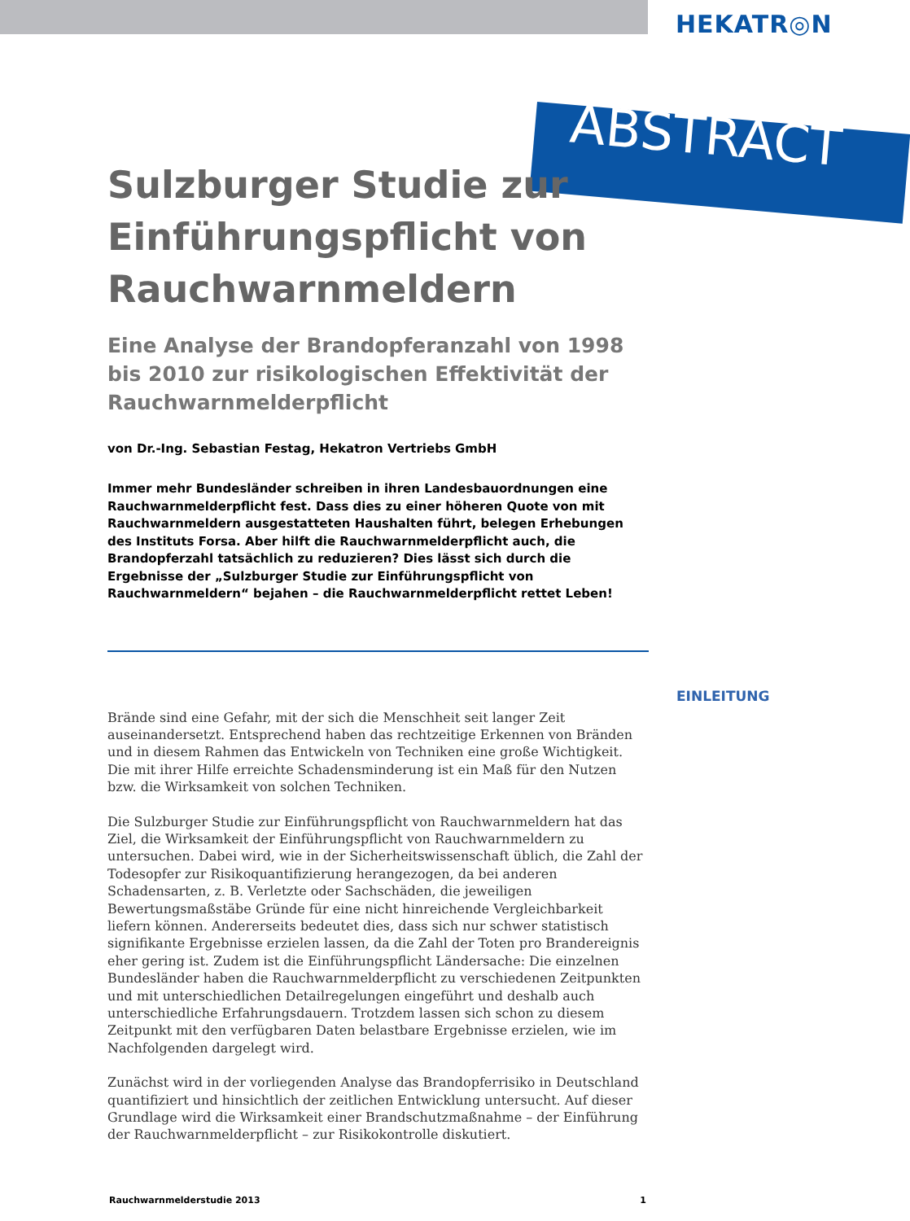HEKATR◎N
ABSTRACT
Sulzburger Studie zur Einführungspflicht von Rauchwarnmeldern
Eine Analyse der Brandopferanzahl von 1998 bis 2010 zur risikologischen Effektivität der Rauchwarnmelderpflicht
von Dr.-Ing. Sebastian Festag, Hekatron Vertriebs GmbH
Immer mehr Bundesländer schreiben in ihren Landesbauordnungen eine Rauchwarnmelderpflicht fest. Dass dies zu einer höheren Quote von mit Rauchwarnmeldern ausgestatteten Haushalten führt, belegen Erhebungen des Instituts Forsa. Aber hilft die Rauchwarnmelderpflicht auch, die Brandopferzahl tatsächlich zu reduzieren? Dies lässt sich durch die Ergebnisse der „Sulzburger Studie zur Einführungspflicht von Rauchwarnmeldern“ bejahen – die Rauchwarnmelderpflicht rettet Leben!
Brände sind eine Gefahr, mit der sich die Menschheit seit langer Zeit auseinandersetzt. Entsprechend haben das rechtzeitige Erkennen von Bränden und in diesem Rahmen das Entwickeln von Techniken eine große Wichtigkeit. Die mit ihrer Hilfe erreichte Schadensminderung ist ein Maß für den Nutzen bzw. die Wirksamkeit von solchen Techniken.
Die Sulzburger Studie zur Einführungspflicht von Rauchwarnmeldern hat das Ziel, die Wirksamkeit der Einführungspflicht von Rauchwarnmeldern zu untersuchen. Dabei wird, wie in der Sicherheitswissenschaft üblich, die Zahl der Todesopfer zur Risikoquantifizierung herangezogen, da bei anderen Schadensarten, z. B. Verletzte oder Sachschäden, die jeweiligen Bewertungsmaßstäbe Gründe für eine nicht hinreichende Vergleichbarkeit liefern können. Andererseits bedeutet dies, dass sich nur schwer statistisch signifikante Ergebnisse erzielen lassen, da die Zahl der Toten pro Brandereignis eher gering ist. Zudem ist die Einführungspflicht Ländersache: Die einzelnen Bundesländer haben die Rauchwarnmelderpflicht zu verschiedenen Zeitpunkten und mit unterschiedlichen Detailregelungen eingeführt und deshalb auch unterschiedliche Erfahrungsdauern. Trotzdem lassen sich schon zu diesem Zeitpunkt mit den verfügbaren Daten belastbare Ergebnisse erzielen, wie im Nachfolgenden dargelegt wird.
Zunächst wird in der vorliegenden Analyse das Brandopferrisiko in Deutschland quantifiziert und hinsichtlich der zeitlichen Entwicklung untersucht. Auf dieser Grundlage wird die Wirksamkeit einer Brandschutzmaßnahme – der Einführung der Rauchwarnmelderpflicht – zur Risikokontrolle diskutiert.
EINLEITUNG
Rauchwarnmelderstudie 2013 1